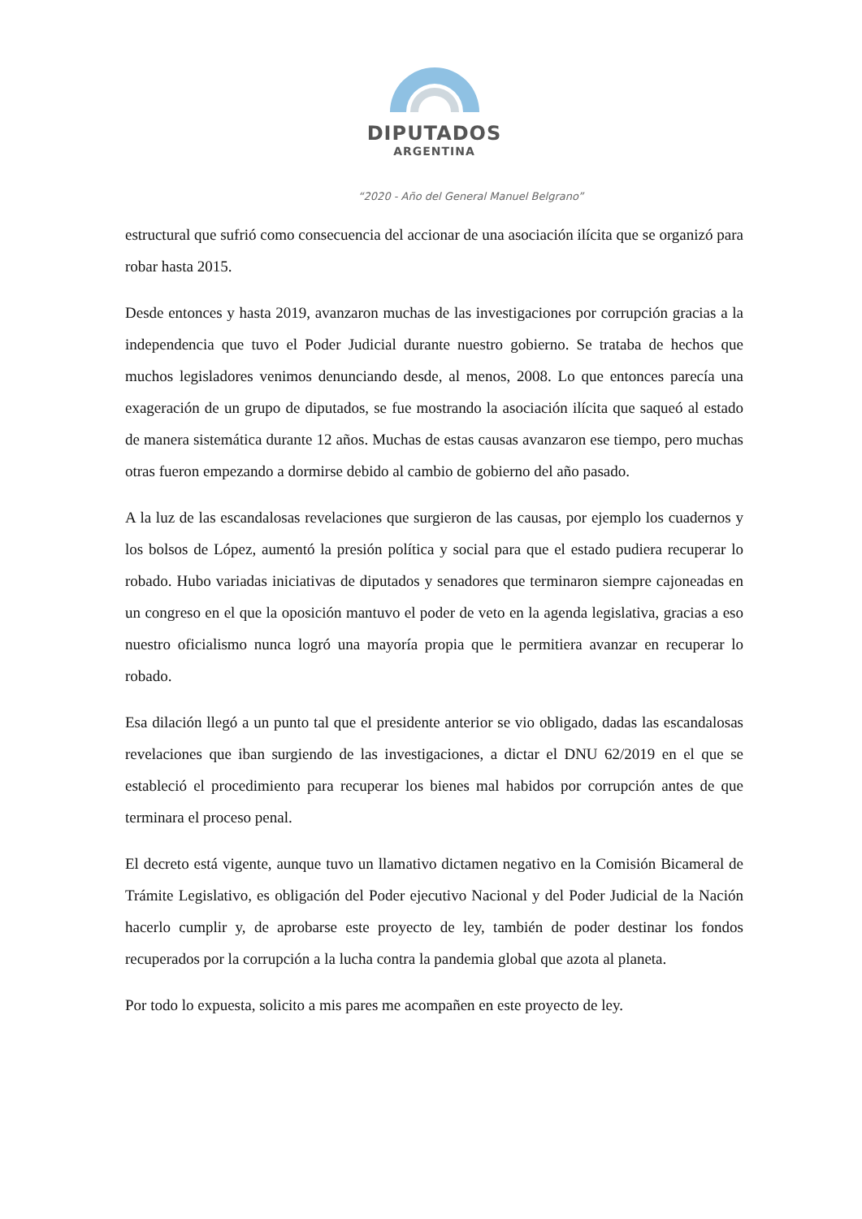DIPUTADOS
ARGENTINA
“2020 - Año del General Manuel Belgrano”
estructural que sufrió como consecuencia del accionar de una asociación ilícita que se organizó para robar hasta 2015.
Desde entonces y hasta 2019, avanzaron muchas de las investigaciones por corrupción gracias a la independencia que tuvo el Poder Judicial durante nuestro gobierno. Se trataba de hechos que muchos legisladores venimos denunciando desde, al menos, 2008. Lo que entonces parecía una exageración de un grupo de diputados, se fue mostrando la asociación ilícita que saqueó al estado de manera sistemática durante 12 años. Muchas de estas causas avanzaron ese tiempo, pero muchas otras fueron empezando a dormirse debido al cambio de gobierno del año pasado.
A la luz de las escandalosas revelaciones que surgieron de las causas, por ejemplo los cuadernos y los bolsos de López, aumentó la presión política y social para que el estado pudiera recuperar lo robado. Hubo variadas iniciativas de diputados y senadores que terminaron siempre cajoneadas en un congreso en el que la oposición mantuvo el poder de veto en la agenda legislativa, gracias a eso nuestro oficialismo nunca logró una mayoría propia que le permitiera avanzar en recuperar lo robado.
Esa dilación llegó a un punto tal que el presidente anterior se vio obligado, dadas las escandalosas revelaciones que iban surgiendo de las investigaciones, a dictar el DNU 62/2019 en el que se estableció el procedimiento para recuperar los bienes mal habidos por corrupción antes de que terminara el proceso penal.
El decreto está vigente, aunque tuvo un llamativo dictamen negativo en la Comisión Bicameral de Trámite Legislativo, es obligación del Poder ejecutivo Nacional y del Poder Judicial de la Nación hacerlo cumplir y, de aprobarse este proyecto de ley, también de poder destinar los fondos recuperados por la corrupción a la lucha contra la pandemia global que azota al planeta.
Por todo lo expuesta, solicito a mis pares me acompañen en este proyecto de ley.